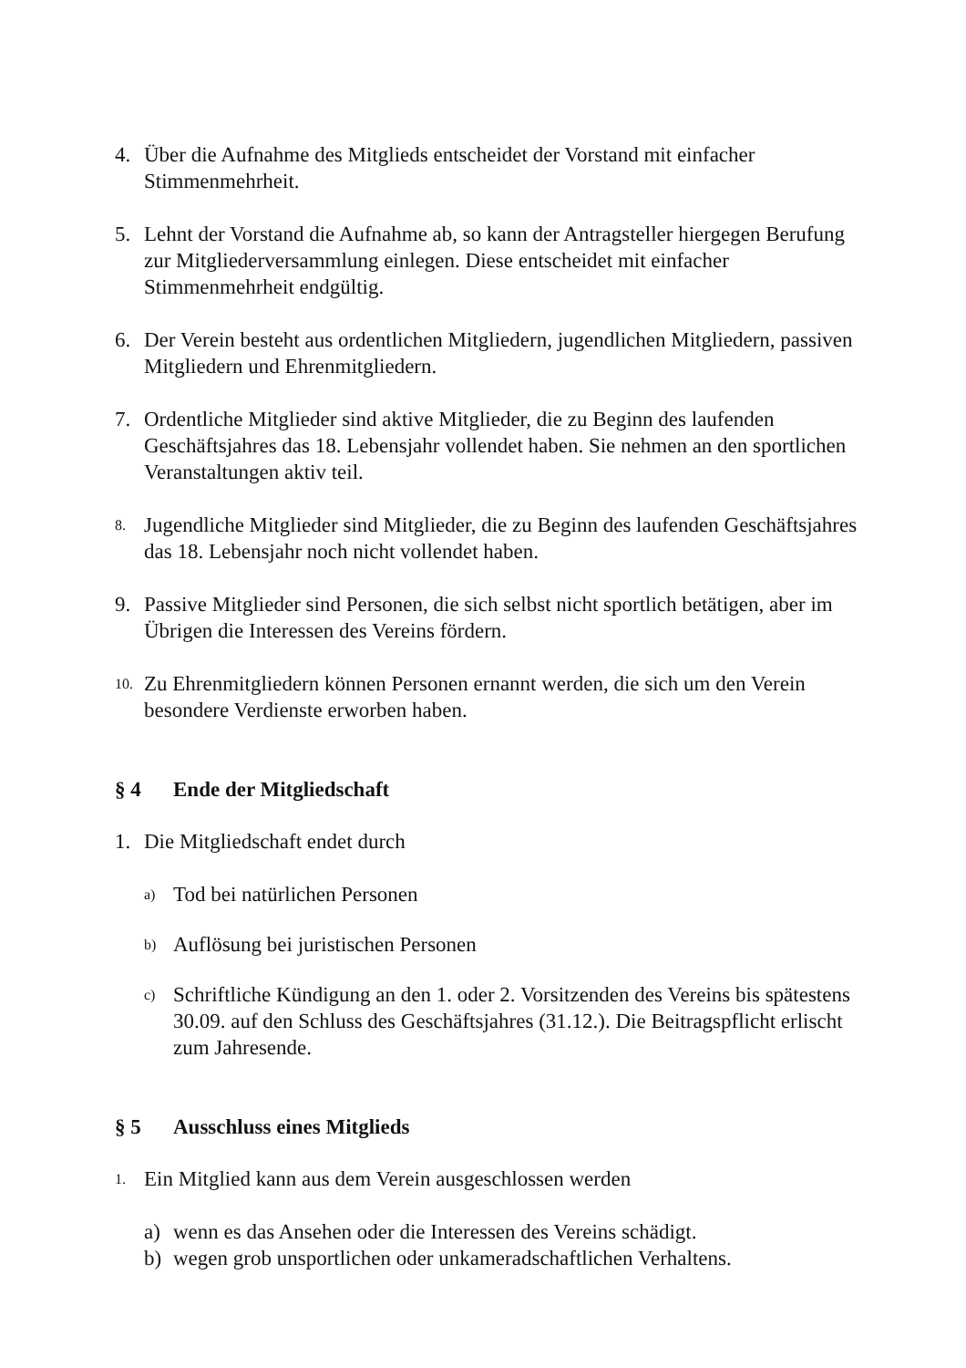4. Über die Aufnahme des Mitglieds entscheidet der Vorstand mit einfacher Stimmenmehrheit.
5. Lehnt der Vorstand die Aufnahme ab, so kann der Antragsteller hiergegen Berufung zur Mitgliederversammlung einlegen. Diese entscheidet mit einfacher Stimmenmehrheit endgültig.
6. Der Verein besteht aus ordentlichen Mitgliedern, jugendlichen Mitgliedern, passiven Mitgliedern und Ehrenmitgliedern.
7. Ordentliche Mitglieder sind aktive Mitglieder, die zu Beginn des laufenden Geschäftsjahres das 18. Lebensjahr vollendet haben. Sie nehmen an den sportlichen Veranstaltungen aktiv teil.
8.
Jugendliche Mitglieder sind Mitglieder, die zu Beginn des laufenden Geschäftsjahres das 18. Lebensjahr noch nicht vollendet haben.
9. Passive Mitglieder sind Personen, die sich selbst nicht sportlich betätigen, aber im Übrigen die Interessen des Vereins fördern.
10.
Zu Ehrenmitgliedern können Personen ernannt werden, die sich um den Verein besondere Verdienste erworben haben.
§ 4 Ende der Mitgliedschaft
1. Die Mitgliedschaft endet durch
a)
Tod bei natürlichen Personen
b)
Auflösung bei juristischen Personen
c)
Schriftliche Kündigung an den 1. oder 2. Vorsitzenden des Vereins bis spätestens 30.09. auf den Schluss des Geschäftsjahres (31.12.). Die Beitragspflicht erlischt zum Jahresende.
§ 5 Ausschluss eines Mitglieds
1.
Ein Mitglied kann aus dem Verein ausgeschlossen werden
a) wenn es das Ansehen oder die Interessen des Vereins schädigt.
b) wegen grob unsportlichen oder unkameradschaftlichen Verhaltens.